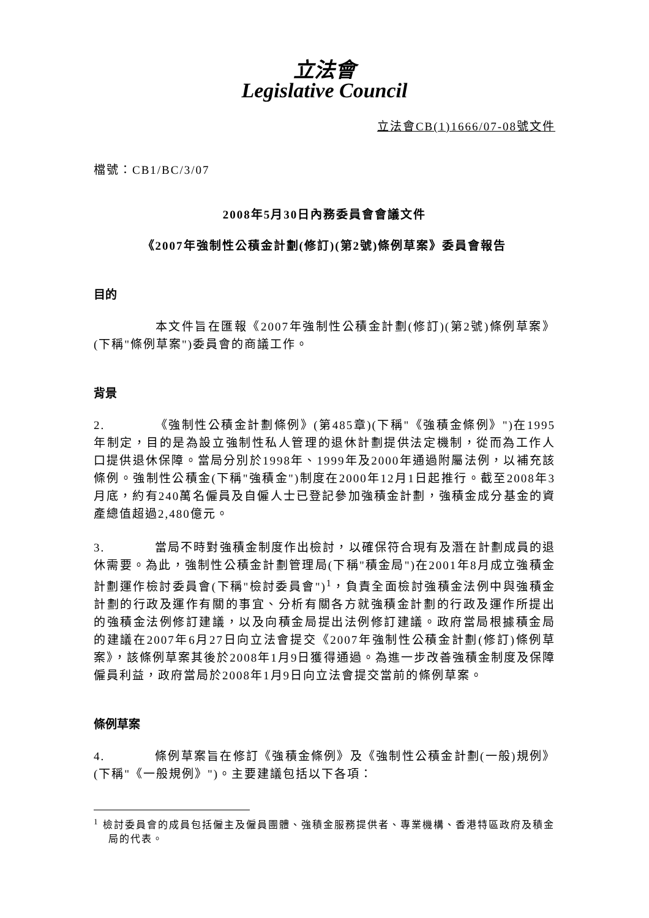立法會
Legislative Council
立法會CB(1)1666/07-08號文件
檔號：CB1/BC/3/07
2008年5月30日內務委員會會議文件
《2007年強制性公積金計劃(修訂)(第2號)條例草案》委員會報告
目的
本文件旨在匯報《2007年強制性公積金計劃(修訂)(第2號)條例草案》(下稱"條例草案")委員會的商議工作。
背景
2. 《強制性公積金計劃條例》(第485章)(下稱"《強積金條例》")在1995年制定，目的是為設立強制性私人管理的退休計劃提供法定機制，從而為工作人口提供退休保障。當局分別於1998年、1999年及2000年通過附屬法例，以補充該條例。強制性公積金(下稱"強積金")制度在2000年12月1日起推行。截至2008年3月底，約有240萬名僱員及自僱人士已登記參加強積金計劃，強積金成分基金的資產總值超過2,480億元。
3. 當局不時對強積金制度作出檢討，以確保符合現有及潛在計劃成員的退休需要。為此，強制性公積金計劃管理局(下稱"積金局")在2001年8月成立強積金計劃運作檢討委員會(下稱"檢討委員會")<sup>1</sup>，負責全面檢討強積金法例中與強積金計劃的行政及運作有關的事宜、分析有關各方就強積金計劃的行政及運作所提出的強積金法例修訂建議，以及向積金局提出法例修訂建議。政府當局根據積金局的建議在2007年6月27日向立法會提交《2007年強制性公積金計劃(修訂)條例草案》，該條例草案其後於2008年1月9日獲得通過。為進一步改善強積金制度及保障僱員利益，政府當局於2008年1月9日向立法會提交當前的條例草案。
條例草案
4. 條例草案旨在修訂《強積金條例》及《強制性公積金計劃(一般)規例》(下稱"《一般規例》")。主要建議包括以下各項：
<sup>1</sup> 檢討委員會的成員包括僱主及僱員團體、強積金服務提供者、專業機構、香港特區政府及積金局的代表。